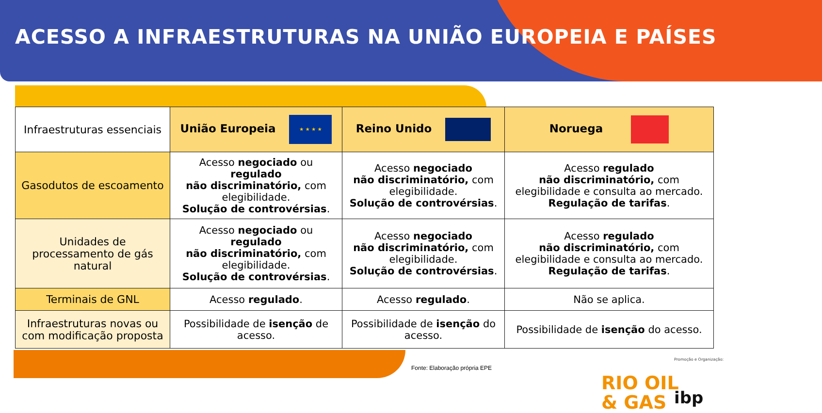ACESSO A INFRAESTRUTURAS NA UNIÃO EUROPEIA E PAÍSES
| Infraestruturas essenciais | União Europeia ★ ★ ★ ★ | Reino Unido | Noruega |
| --- | --- | --- | --- |
| Gasodutos de escoamento | Acesso negociado ou regulado não discriminatório, com elegibilidade. Solução de controvérsias . | Acesso negociado não discriminatório, com elegibilidade. Solução de controvérsias . | Acesso regulado não discriminatório, com elegibilidade e consulta ao mercado. Regulação de tarifas . |
| Unidades de processamento de gás natural | Acesso negociado ou regulado não discriminatório, com elegibilidade. Solução de controvérsias . | Acesso negociado não discriminatório, com elegibilidade. Solução de controvérsias . | Acesso regulado não discriminatório, com elegibilidade e consulta ao mercado. Regulação de tarifas . |
| Terminais de GNL | Acesso regulado . | Acesso regulado . | Não se aplica. |
| Infraestruturas novas ou com modificação proposta | Possibilidade de isenção de acesso. | Possibilidade de isenção do acesso. | Possibilidade de isenção do acesso. |
Fonte: Elaboração própria EPE
Promoção e Organização:
RIO OIL
& GAS
ibp